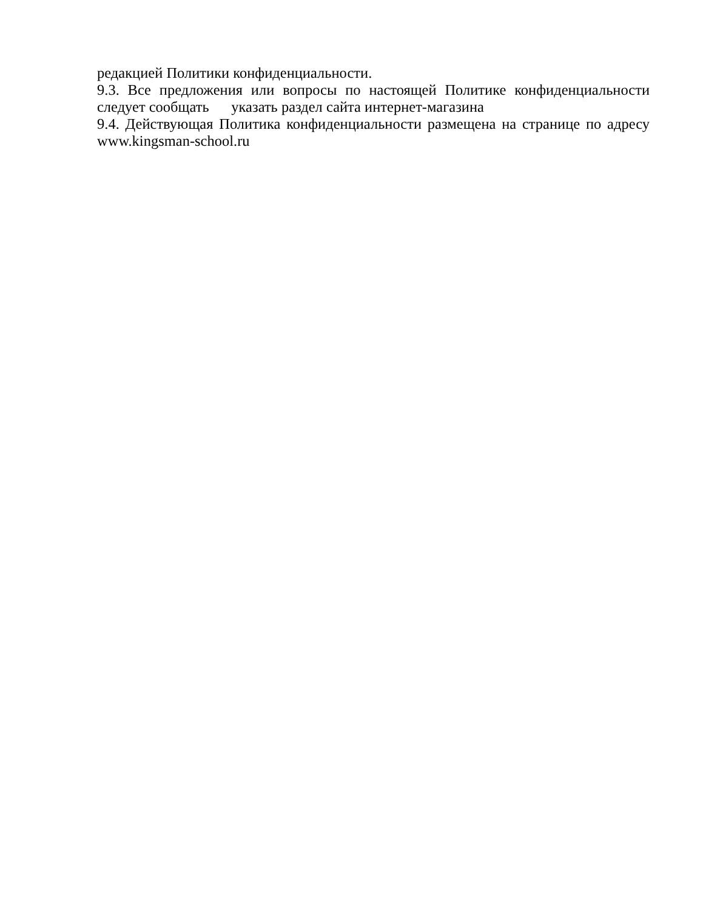редакцией Политики конфиденциальности.
9.3. Все предложения или вопросы по настоящей Политике конфиденциальности следует сообщать указать раздел сайта интернет-магазина
9.4. Действующая Политика конфиденциальности размещена на странице по адресу www.kingsman-school.ru